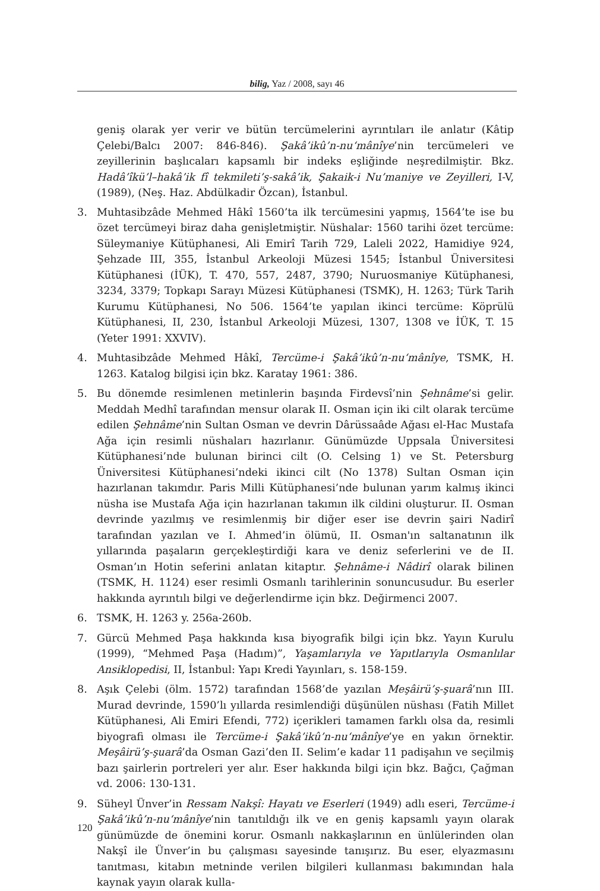bilig, Yaz / 2008, sayı 46
geniş olarak yer verir ve bütün tercümelerini ayrıntıları ile anlatır (Kâtip Çelebi/Balcı 2007: 846-846). Şakâ’ikû’n-nu‘mânîye’nin tercümeleri ve zeyillerinin başlıcaları kapsamlı bir indeks eşliğinde neşredilmiştir. Bkz. Hadâ’îkü’l–hakâ’ik fî tekmileti’ş-sakâ’ik, Şakaik-i Nu’maniye ve Zeyilleri, I-V, (1989), (Neş. Haz. Abdülkadir Özcan), İstanbul.
3. Muhtasibzâde Mehmed Hâkî 1560’ta ilk tercümesini yapmış, 1564’te ise bu özet tercümeyi biraz daha genişletmiştir. Nüshalar: 1560 tarihi özet tercüme: Süleymaniye Kütüphanesi, Ali Emirî Tarih 729, Laleli 2022, Hamidiye 924, Şehzade III, 355, İstanbul Arkeoloji Müzesi 1545; İstanbul Üniversitesi Kütüphanesi (İÜK), T. 470, 557, 2487, 3790; Nuruosmaniye Kütüphanesi, 3234, 3379; Topkapı Sarayı Müzesi Kütüphanesi (TSMK), H. 1263; Türk Tarih Kurumu Kütüphanesi, No 506. 1564’te yapılan ikinci tercüme: Köprülü Kütüphanesi, II, 230, İstanbul Arkeoloji Müzesi, 1307, 1308 ve İÜK, T. 15 (Yeter 1991: XXVIV).
4. Muhtasibzâde Mehmed Hâkî, Tercüme-i Şakâ’ikû’n-nu‘mânîye, TSMK, H. 1263. Katalog bilgisi için bkz. Karatay 1961: 386.
5. Bu dönemde resimlenen metinlerin başında Firdevsî’nin Şehnâme’si gelir. Meddah Medhî tarafından mensur olarak II. Osman için iki cilt olarak tercüme edilen Şehnâme’nin Sultan Osman ve devrin Dârüssaâde Ağası el-Hac Mustafa Ağa için resimli nüshaları hazırlanır. Günümüzde Uppsala Üniversitesi Kütüphanesi’nde bulunan birinci cilt (O. Celsing 1) ve St. Petersburg Üniversitesi Kütüphanesi’ndeki ikinci cilt (No 1378) Sultan Osman için hazırlanan takımdır. Paris Milli Kütüphanesi’nde bulunan yarım kalmış ikinci nüsha ise Mustafa Ağa için hazırlanan takımın ilk cildini oluşturur. II. Osman devrinde yazılmış ve resimlenmiş bir diğer eser ise devrin şairi Nadirî tarafından yazılan ve I. Ahmed’in ölümü, II. Osman'ın saltanatının ilk yıllarında paşaların gerçekleştirdiği kara ve deniz seferlerini ve de II. Osman’ın Hotin seferini anlatan kitaptır. Şehnâme-i Nâdirî olarak bilinen (TSMK, H. 1124) eser resimli Osmanlı tarihlerinin sonuncusudur. Bu eserler hakkında ayrıntılı bilgi ve değerlendirme için bkz. Değirmenci 2007.
6. TSMK, H. 1263 y. 256a-260b.
7. Gürcü Mehmed Paşa hakkında kısa biyografik bilgi için bkz. Yayın Kurulu (1999), “Mehmed Paşa (Hadım)”, Yaşamlarıyla ve Yapıtlarıyla Osmanlılar Ansiklopedisi, II, İstanbul: Yapı Kredi Yayınları, s. 158-159.
8. Aşık Çelebi (ölm. 1572) tarafından 1568’de yazılan Meşâirü’ş-şuarâ’nın III. Murad devrinde, 1590’lı yıllarda resimlendiği düşünülen nüshası (Fatih Millet Kütüphanesi, Ali Emiri Efendi, 772) içerikleri tamamen farklı olsa da, resimli biyografi olması ile Tercüme-i Şakâ’ikû’n-nu‘mânîye’ye en yakın örnektir. Meşâirü’ş-şuarâ’da Osman Gazi’den II. Selim’e kadar 11 padişahın ve seçilmiş bazı şairlerin portreleri yer alır. Eser hakkında bilgi için bkz. Bağcı, Çağman vd. 2006: 130-131.
9. Süheyl Ünver’in Ressam Nakşî: Hayatı ve Eserleri (1949) adlı eseri, Tercüme-i Şakâ’ikû’n-nu‘mânîye’nin tanıtıldığı ilk ve en geniş kapsamlı yayın olarak günümüzde de önemini korur. Osmanlı nakkaşlarının en ünlülerinden olan Nakşî ile Ünver’in bu çalışması sayesinde tanışırız. Bu eser, elyazmasını tanıtması, kitabın metninde verilen bilgileri kullanması bakımından hala kaynak yayın olarak kulla-
120